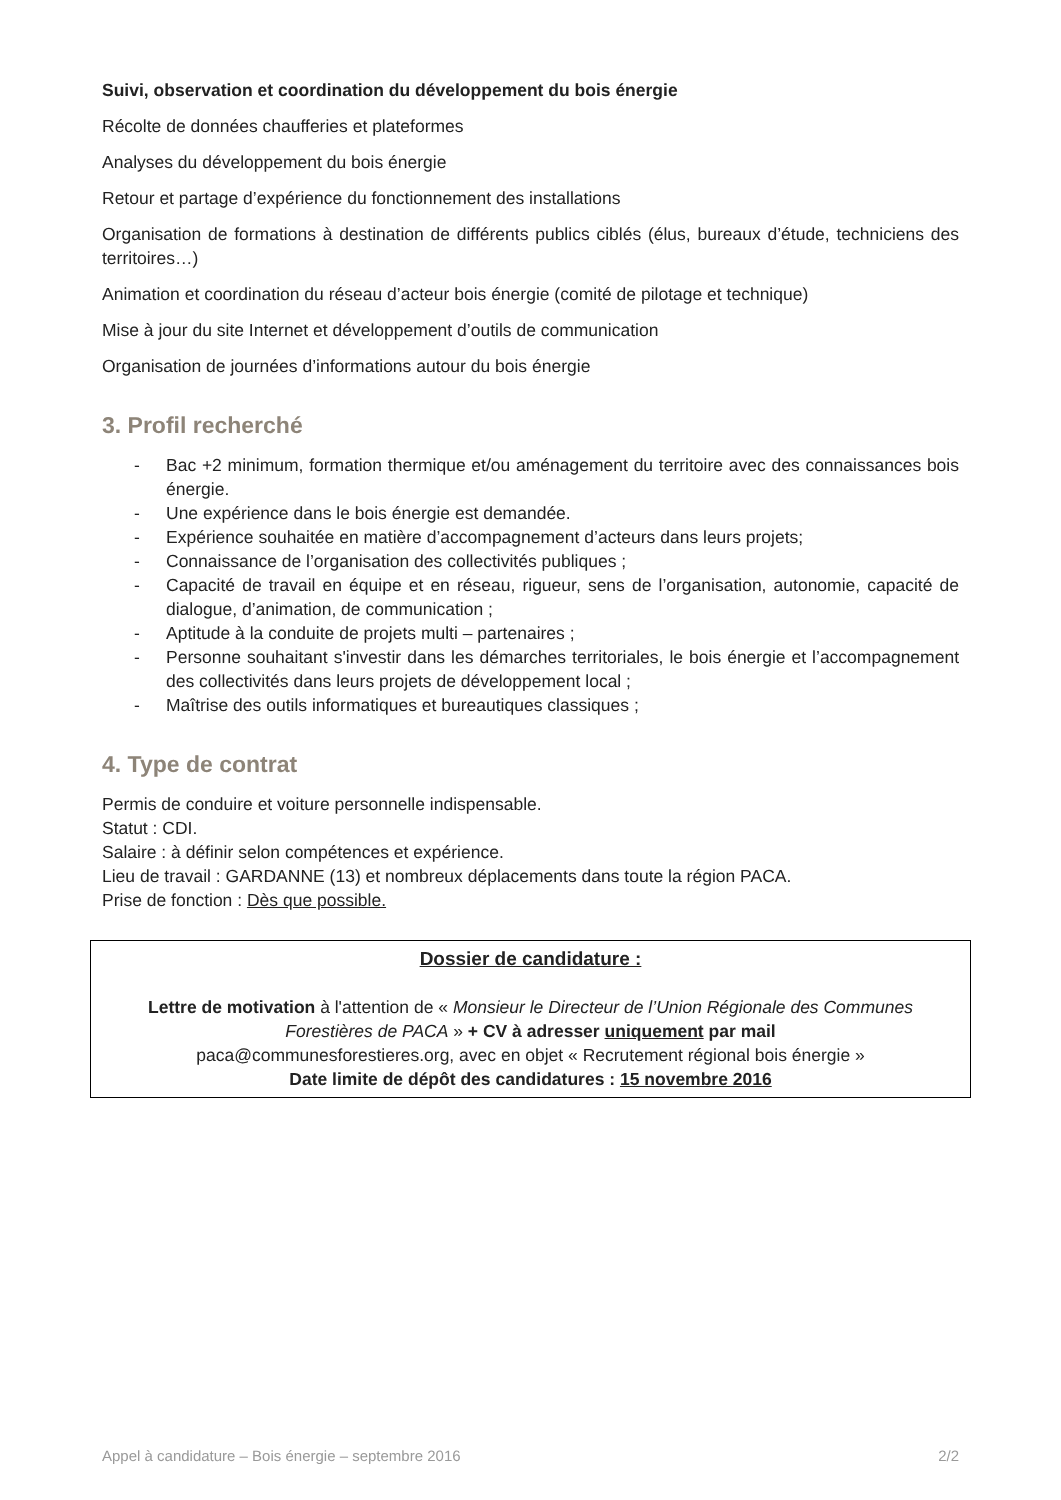Suivi, observation et coordination du développement du bois énergie
Récolte de données chaufferies et plateformes
Analyses du développement du bois énergie
Retour et partage d’expérience du fonctionnement des installations
Organisation de formations à destination de différents publics ciblés (élus, bureaux d’étude, techniciens des territoires…)
Animation et coordination du réseau d’acteur bois énergie (comité de pilotage et technique)
Mise à jour du site Internet et développement d’outils de communication
Organisation de journées d’informations autour du bois énergie
3. Profil recherché
- Bac +2 minimum, formation thermique et/ou aménagement du territoire avec des connaissances bois énergie.
- Une expérience dans le bois énergie est demandée.
- Expérience souhaitée en matière d’accompagnement d’acteurs dans leurs projets;
- Connaissance de l’organisation des collectivités publiques ;
- Capacité de travail en équipe et en réseau, rigueur, sens de l’organisation, autonomie, capacité de dialogue, d’animation, de communication ;
- Aptitude à la conduite de projets multi – partenaires ;
- Personne souhaitant s'investir dans les démarches territoriales, le bois énergie et l’accompagnement des collectivités dans leurs projets de développement local ;
- Maîtrise des outils informatiques et bureautiques classiques ;
4. Type de contrat
Permis de conduire et voiture personnelle indispensable.
Statut : CDI.
Salaire : à définir selon compétences et expérience.
Lieu de travail : GARDANNE (13) et nombreux déplacements dans toute la région PACA.
Prise de fonction : Dès que possible.
Dossier de candidature :
Lettre de motivation à l'attention de « Monsieur le Directeur de l’Union Régionale des Communes Forestières de PACA » + CV à adresser uniquement par mail
paca@communesforestieres.org, avec en objet « Recrutement régional bois énergie »
Date limite de dépôt des candidatures : 15 novembre 2016
Appel à candidature – Bois énergie – septembre 2016 2/2